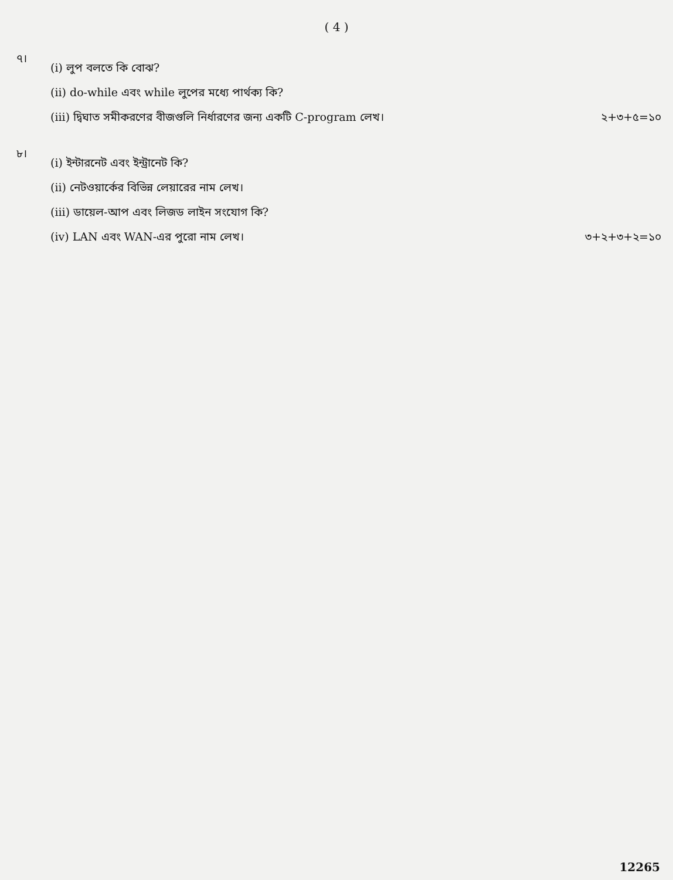( 4 )
৭।
(i) লুপ বলতে কি বোঝ?
(ii) do-while এবং while লুপের মধ্যে পার্থক্য কি?
(iii) দ্বিঘাত সমীকরণের বীজগুলি নির্ধারণের জন্য একটি C-program লেখ। ২+৩+৫=১০
৮।
(i) ইন্টারনেট এবং ইন্ট্রানেট কি?
(ii) নেটওয়ার্কের বিভিন্ন লেয়ারের নাম লেখ।
(iii) ডায়েল-আপ এবং লিজড লাইন সংযোগ কি?
(iv) LAN এবং WAN-এর পুরো নাম লেখ। ৩+২+৩+২=১০
12265